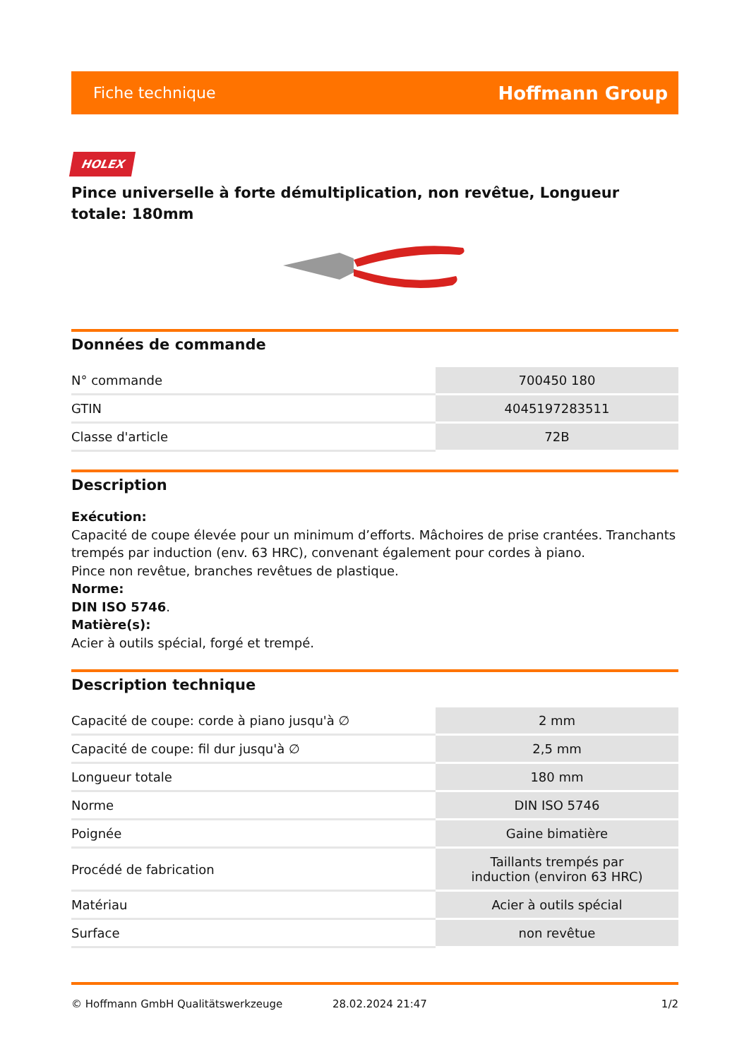Fiche technique Hoffmann Group
HOLEX
Pince universelle à forte démultiplication, non revêtue, Longueur totale: 180mm
Données de commande
| N° commande | 700450 180 |
| GTIN | 4045197283511 |
| Classe d'article | 72B |
Description
Exécution:
Capacité de coupe élevée pour un minimum d’efforts. Mâchoires de prise crantées. Tranchants trempés par induction (env. 63 HRC), convenant également pour cordes à piano.
Pince non revêtue, branches revêtues de plastique.
Norme:
DIN ISO 5746.
Matière(s):
Acier à outils spécial, forgé et trempé.
Description technique
| Capacité de coupe: corde à piano jusqu'à ∅ | 2 mm |
| Capacité de coupe: fil dur jusqu'à ∅ | 2,5 mm |
| Longueur totale | 180 mm |
| Norme | DIN ISO 5746 |
| Poignée | Gaine bimatière |
| Procédé de fabrication | Taillants trempés par induction (environ 63 HRC) |
| Matériau | Acier à outils spécial |
| Surface | non revêtue |
© Hoffmann GmbH Qualitätswerkzeuge 28.02.2024 21:47 1/2